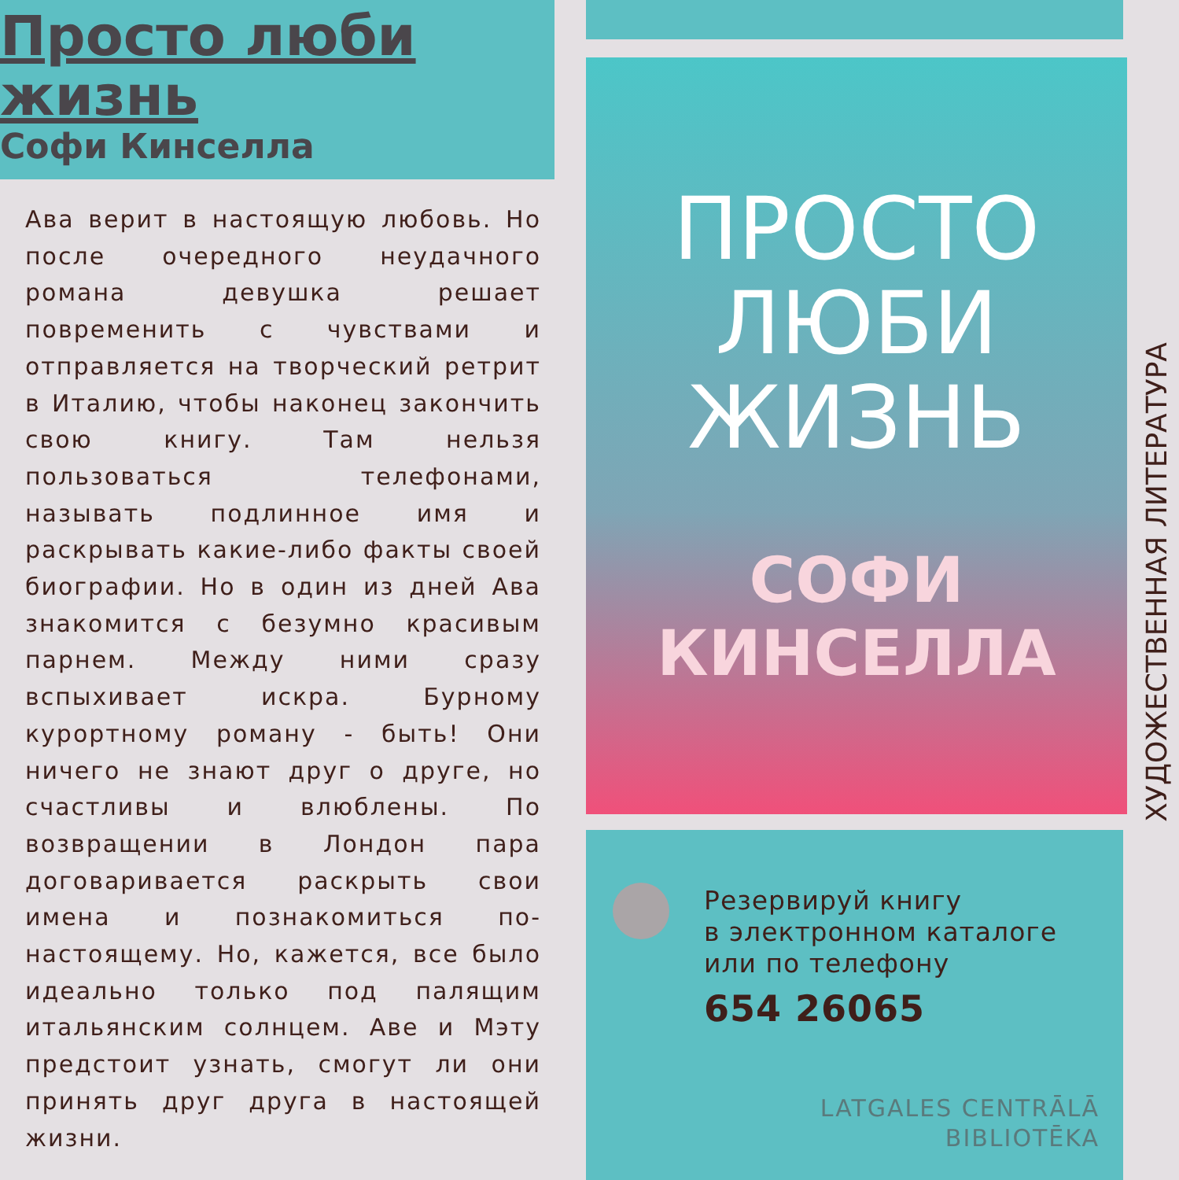Просто люби
жизнь
Софи Кинселла
Ава верит в настоящую любовь. Но после очередного неудачного романа девушка решает повременить с чувствами и отправляется на творческий ретрит в Италию, чтобы наконец закончить свою книгу. Там нельзя пользоваться телефонами, называть подлинное имя и раскрывать какие-либо факты своей биографии. Но в один из дней Ава знакомится с безумно красивым парнем. Между ними сразу вспыхивает искра. Бурному курортному роману - быть! Они ничего не знают друг о друге, но счастливы и влюблены. По возвращении в Лондон пара договаривается раскрыть свои имена и познакомиться по-настоящему. Но, кажется, все было идеально только под палящим итальянским солнцем. Аве и Мэту предстоит узнать, смогут ли они принять друг друга в настоящей жизни.
ПРОСТО
ЛЮБИ
ЖИЗНЬ
СОФИ
КИНСЕЛЛА
Резервируй книгу
в электронном каталоге
или по телефону
654 26065
LATGALES CENTRĀLĀ
BIBLIOTĒKA
ХУДОЖЕСТВЕННАЯ ЛИТЕРАТУРА